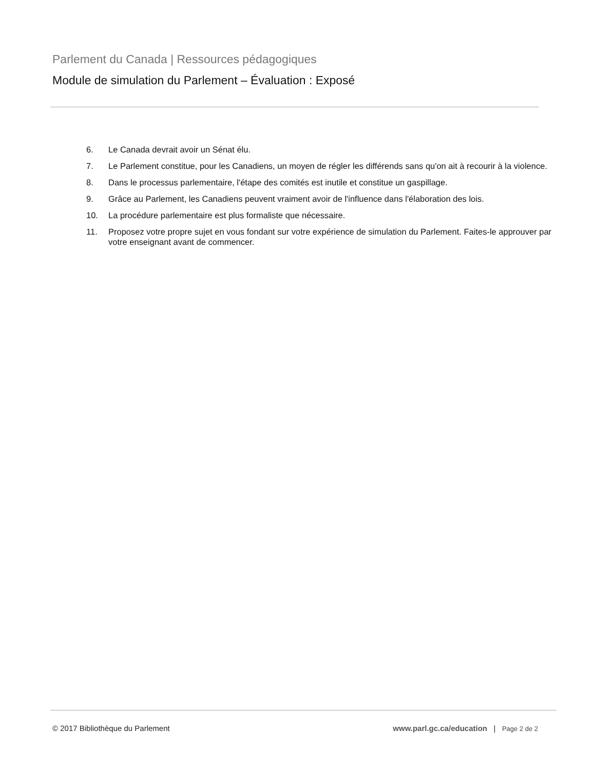Parlement du Canada | Ressources pédagogiques
Module de simulation du Parlement – Évaluation : Exposé
6. Le Canada devrait avoir un Sénat élu.
7. Le Parlement constitue, pour les Canadiens, un moyen de régler les différends sans qu'on ait à recourir à la violence.
8. Dans le processus parlementaire, l'étape des comités est inutile et constitue un gaspillage.
9. Grâce au Parlement, les Canadiens peuvent vraiment avoir de l'influence dans l'élaboration des lois.
10. La procédure parlementaire est plus formaliste que nécessaire.
11. Proposez votre propre sujet en vous fondant sur votre expérience de simulation du Parlement. Faites-le approuver par votre enseignant avant de commencer.
© 2017 Bibliothèque du Parlement www.parl.gc.ca/education | Page 2 de 2